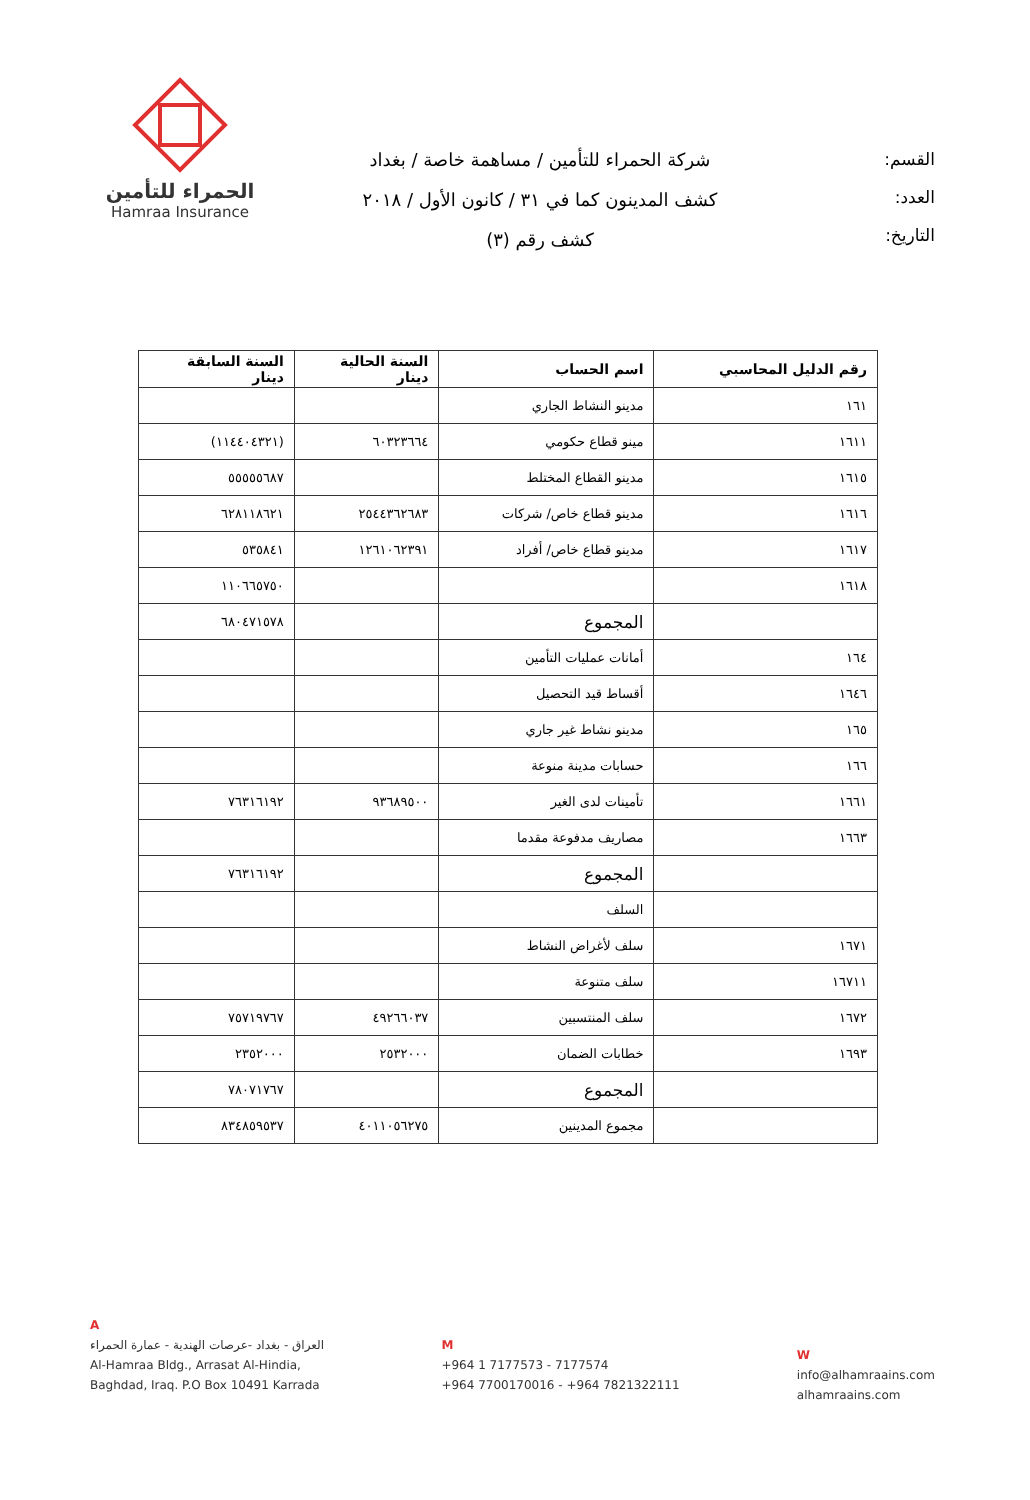القسم:
العدد:
التاريخ:
شركة الحمراء للتأمين / مساهمة خاصة / بغداد
كشف المدينون كما في ٣١ / كانون الأول / ٢٠١٨
كشف رقم (٣)
الحمراء للتأمين
Hamraa Insurance
| رقم الدليل المحاسبي | اسم الحساب | السنة الحالية دينار | السنة السابقة دينار |
| --- | --- | --- | --- |
| ١٦١ | مدينو النشاط الجاري | | |
| ١٦١١ | مينو قطاع حكومي | ٦٠٣٢٣٦٦٤ | (١١٤٤٠٤٣٢١) |
| ١٦١٥ | مدينو القطاع المختلط | | ٥٥٥٥٥٦٨٧ |
| ١٦١٦ | مدينو قطاع خاص/ شركات | ٢٥٤٤٣٦٢٦٨٣ | ٦٢٨١١٨٦٢١ |
| ١٦١٧ | مدينو قطاع خاص/ أفراد | ١٢٦١٠٦٢٣٩١ | ٥٣٥٨٤١ |
| ١٦١٨ | | | ١١٠٦٦٥٧٥٠ |
| | المجموع | | ٦٨٠٤٧١٥٧٨ |
| ١٦٤ | أمانات عمليات التأمين | | |
| ١٦٤٦ | أقساط قيد التحصيل | | |
| ١٦٥ | مدينو نشاط غير جاري | | |
| ١٦٦ | حسابات مدينة منوعة | | |
| ١٦٦١ | تأمينات لدى الغير | ٩٣٦٨٩٥٠٠ | ٧٦٣١٦١٩٢ |
| ١٦٦٣ | مصاريف مدفوعة مقدما | | |
| | المجموع | | ٧٦٣١٦١٩٢ |
| | السلف | | |
| ١٦٧١ | سلف لأغراض النشاط | | |
| ١٦٧١١ | سلف متنوعة | | |
| ١٦٧٢ | سلف المنتسبين | ٤٩٢٦٦٠٣٧ | ٧٥٧١٩٧٦٧ |
| ١٦٩٣ | خطابات الضمان | ٢٥٣٢٠٠٠ | ٢٣٥٢٠٠٠ |
| | المجموع | | ٧٨٠٧١٧٦٧ |
| | مجموع المدينين | ٤٠١١٠٥٦٢٧٥ | ٨٣٤٨٥٩٥٣٧ |
A
العراق - بغداد -عرصات الهندية - عمارة الحمراء
Al-Hamraa Bldg., Arrasat Al-Hindia,
Baghdad, Iraq. P.O Box 10491 Karrada
M
+964 1 7177573 - 7177574
+964 7700170016 - +964 7821322111
W
info@alhamraains.com
alhamraains.com